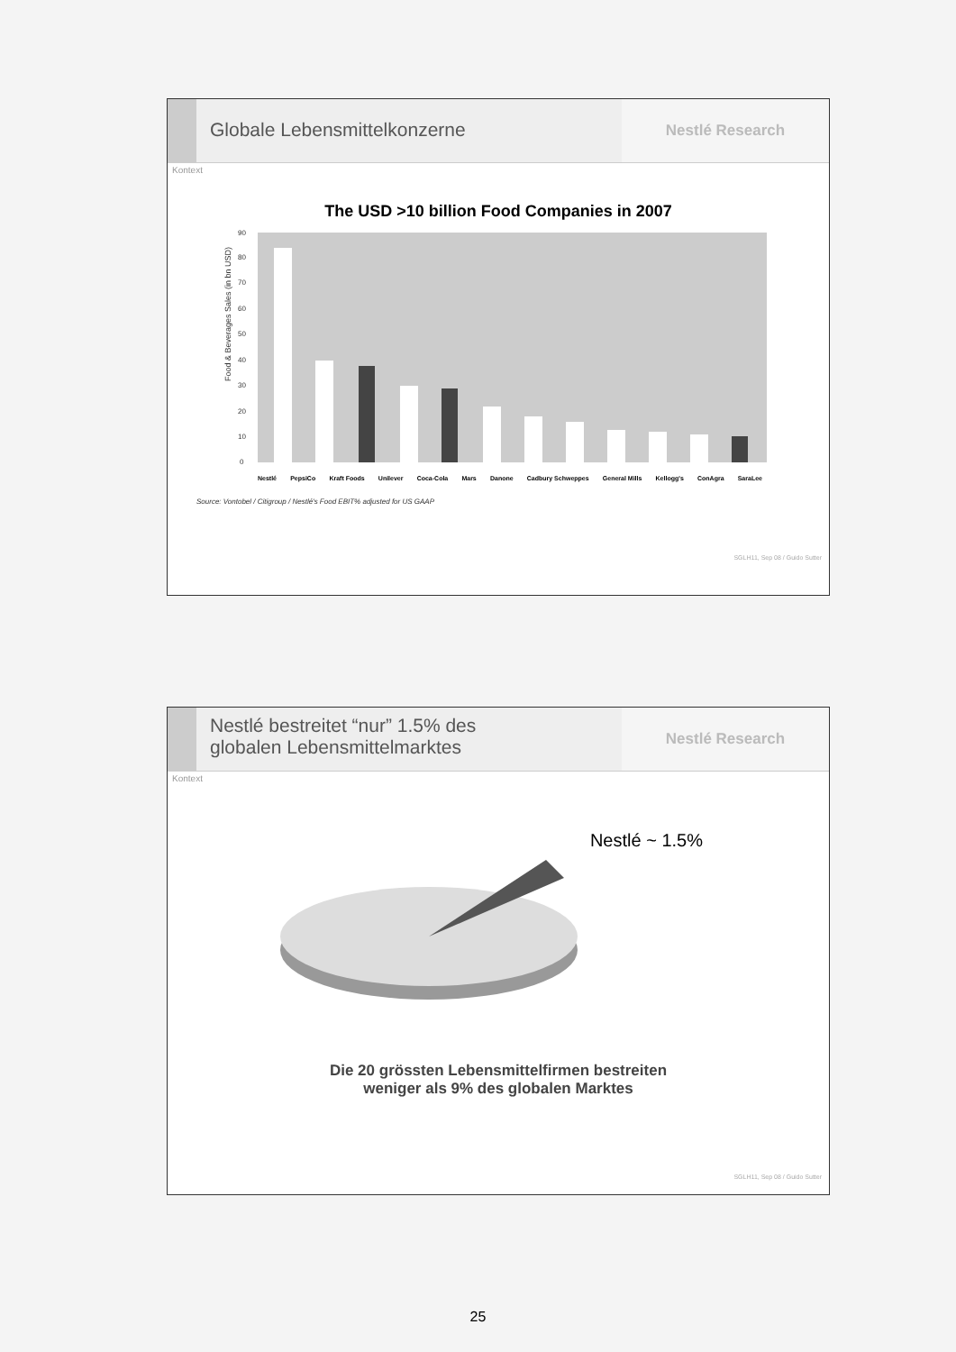Globale Lebensmittelkonzerne
Nestlé Research
Kontext
The USD >10 billion Food Companies in 2007
Food & Beverages Sales (in bn USD)
0
10
20
30
40
50
60
70
80
90
Nestlé PepsiCo Kraft Foods Unilever Coca-Cola Mars Danone Cadbury Schweppes General Mills Kellogg's ConAgra SaraLee
Source: Vontobel / Citigroup / Nestlé's Food EBIT% adjusted for US GAAP
SGLH11, Sep 08 / Guido Sutter
Nestlé bestreitet “nur” 1.5% des
globalen Lebensmittelmarktes
Nestlé Research
Kontext
Nestlé ~ 1.5%
Die 20 grössten Lebensmittelfirmen bestreiten
weniger als 9% des globalen Marktes
SGLH11, Sep 08 / Guido Sutter
25